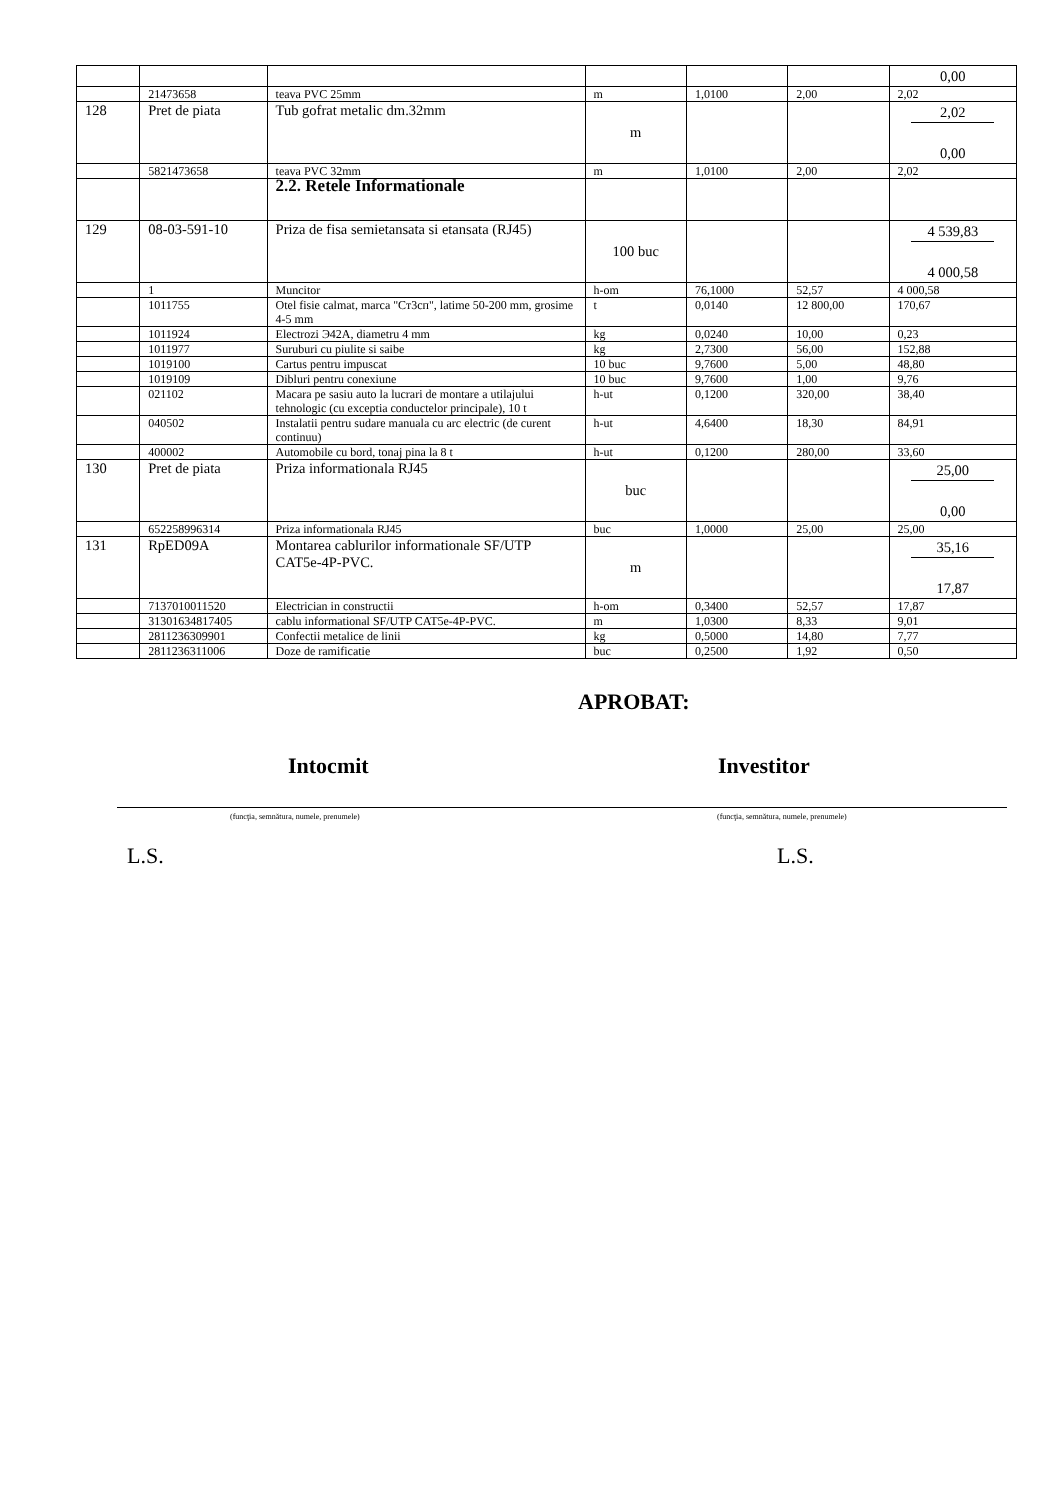| | | | | | | 0,00 |
| | 21473658 | teava PVC 25mm | m | 1,0100 | 2,00 | 2,02 |
| 128 | Pret de piata | Tub gofrat metalic dm.32mm | m | | | 2,02 0,00 |
| | 5821473658 | teava PVC 32mm | m | 1,0100 | 2,00 | 2,02 |
| | | 2.2. Retele Informationale | | | | |
| 129 | 08-03-591-10 | Priza de fisa semietansata si etansata (RJ45) | 100 buc | | | 4 539,83 4 000,58 |
| | 1 | Muncitor | h-om | 76,1000 | 52,57 | 4 000,58 |
| | 1011755 | Otel fisie calmat, marca "Ст3сп", latime 50-200 mm, grosime 4-5 mm | t | 0,0140 | 12 800,00 | 170,67 |
| | 1011924 | Electrozi Э42А, diametru 4 mm | kg | 0,0240 | 10,00 | 0,23 |
| | 1011977 | Suruburi cu piulite si saibe | kg | 2,7300 | 56,00 | 152,88 |
| | 1019100 | Cartus pentru impuscat | 10 buc | 9,7600 | 5,00 | 48,80 |
| | 1019109 | Dibluri pentru conexiune | 10 buc | 9,7600 | 1,00 | 9,76 |
| | 021102 | Macara pe sasiu auto la lucrari de montare a utilajului tehnologic (cu exceptia conductelor principale), 10 t | h-ut | 0,1200 | 320,00 | 38,40 |
| | 040502 | Instalatii pentru sudare manuala cu arc electric (de curent continuu) | h-ut | 4,6400 | 18,30 | 84,91 |
| | 400002 | Automobile cu bord, tonaj pina la 8 t | h-ut | 0,1200 | 280,00 | 33,60 |
| 130 | Pret de piata | Priza informationala RJ45 | buc | | | 25,00 0,00 |
| | 652258996314 | Priza informationala RJ45 | buc | 1,0000 | 25,00 | 25,00 |
| 131 | RpED09A | Montarea cablurilor informationale SF/UTP CAT5e-4P-PVC. | m | | | 35,16 17,87 |
| | 7137010011520 | Electrician in constructii | h-om | 0,3400 | 52,57 | 17,87 |
| | 31301634817405 | cablu informational SF/UTP CAT5e-4P-PVC. | m | 1,0300 | 8,33 | 9,01 |
| | 2811236309901 | Confectii metalice de linii | kg | 0,5000 | 14,80 | 7,77 |
| | 2811236311006 | Doze de ramificatie | buc | 0,2500 | 1,92 | 0,50 |
APROBAT:
Intocmit Investitor
(funcţia, semnătura, numele, prenumele) (funcţia, semnătura, numele, prenumele)
L.S. L.S.